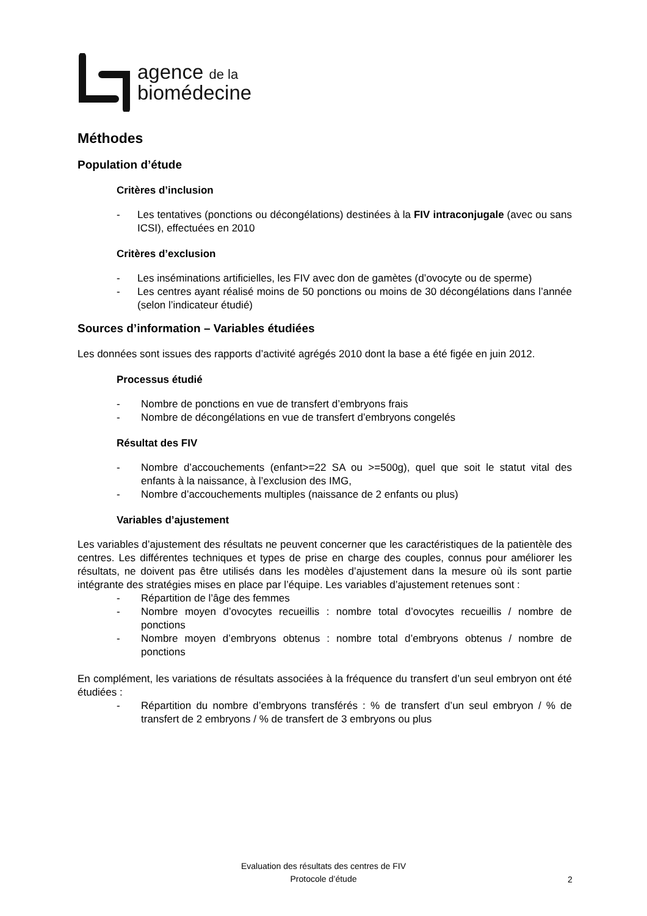agence de la
biomédecine
Méthodes
Population d’étude
Critères d’inclusion
- Les tentatives (ponctions ou décongélations) destinées à la FIV intraconjugale (avec ou sans ICSI), effectuées en 2010
Critères d’exclusion
- Les inséminations artificielles, les FIV avec don de gamètes (d’ovocyte ou de sperme)
- Les centres ayant réalisé moins de 50 ponctions ou moins de 30 décongélations dans l’année (selon l’indicateur étudié)
Sources d’information – Variables étudiées
Les données sont issues des rapports d’activité agrégés 2010 dont la base a été figée en juin 2012.
Processus étudié
- Nombre de ponctions en vue de transfert d’embryons frais
- Nombre de décongélations en vue de transfert d’embryons congelés
Résultat des FIV
- Nombre d’accouchements (enfant>=22 SA ou >=500g), quel que soit le statut vital des enfants à la naissance, à l’exclusion des IMG,
- Nombre d’accouchements multiples (naissance de 2 enfants ou plus)
Variables d’ajustement
Les variables d’ajustement des résultats ne peuvent concerner que les caractéristiques de la patientèle des centres. Les différentes techniques et types de prise en charge des couples, connus pour améliorer les résultats, ne doivent pas être utilisés dans les modèles d’ajustement dans la mesure où ils sont partie intégrante des stratégies mises en place par l’équipe. Les variables d’ajustement retenues sont :
- Répartition de l’âge des femmes
- Nombre moyen d’ovocytes recueillis : nombre total d’ovocytes recueillis / nombre de ponctions
- Nombre moyen d’embryons obtenus : nombre total d’embryons obtenus / nombre de ponctions
En complément, les variations de résultats associées à la fréquence du transfert d’un seul embryon ont été étudiées :
- Répartition du nombre d’embryons transférés : % de transfert d’un seul embryon / % de transfert de 2 embryons / % de transfert de 3 embryons ou plus
Evaluation des résultats des centres de FIV
Protocole d’étude
2